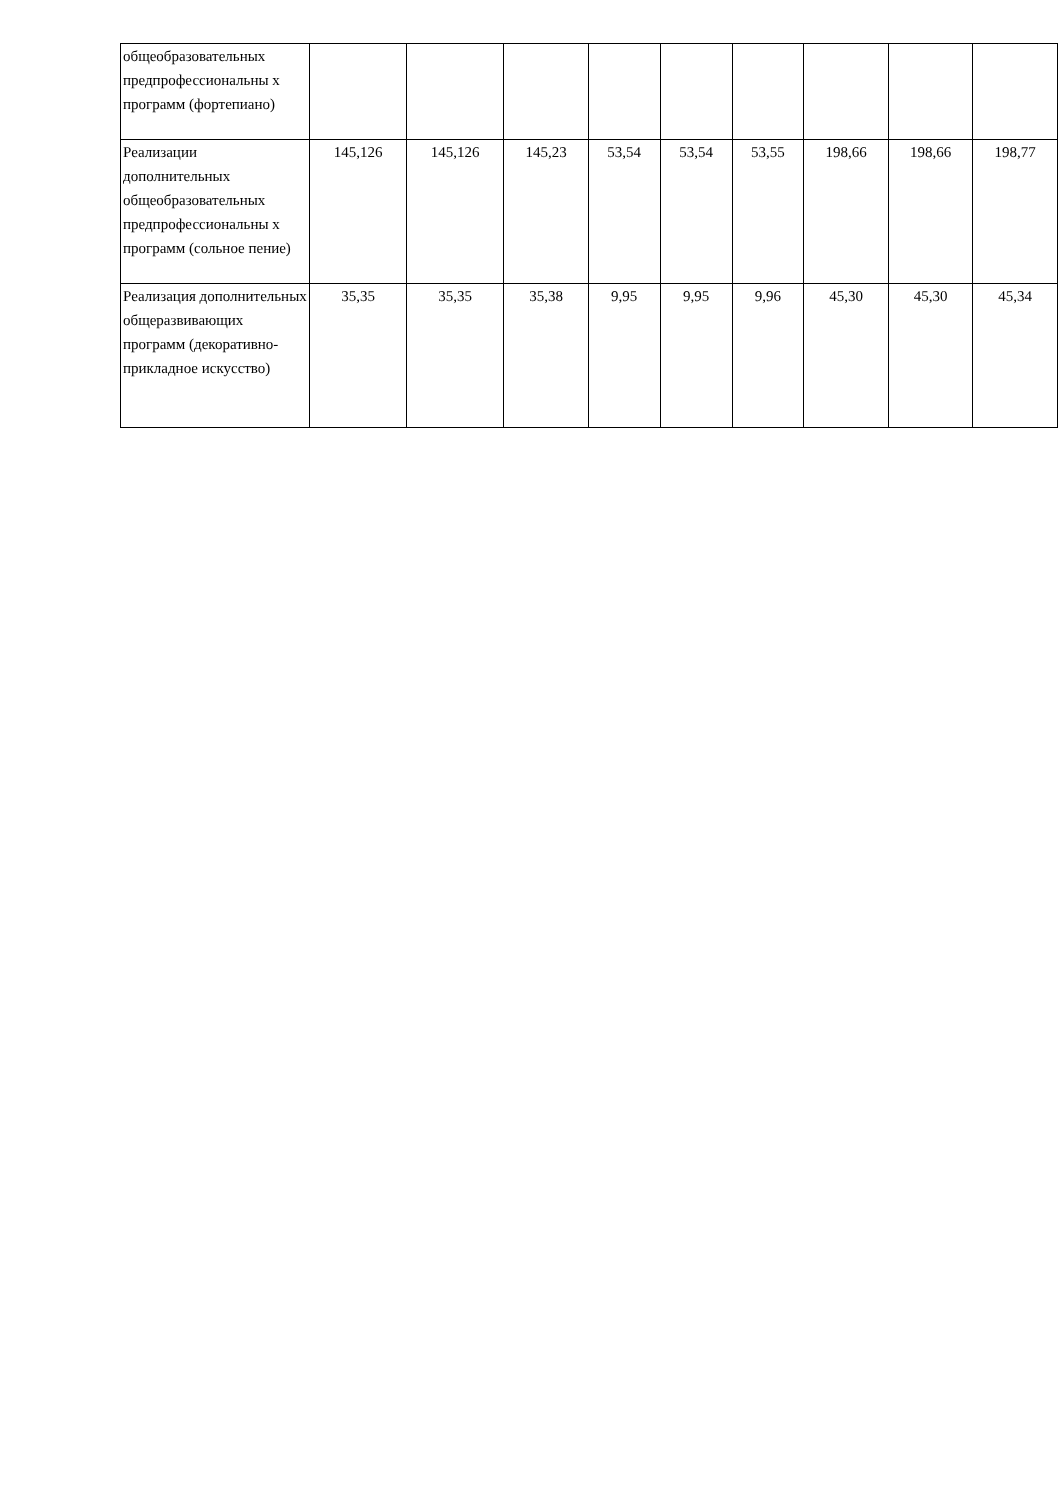| общеобразовательных предпрофессиональны х программ (фортепиано) | | | | | | | | | |
| Реализации дополнительных общеобразовательных предпрофессиональны х программ (сольное пение) | 145,126 | 145,126 | 145,23 | 53,54 | 53,54 | 53,55 | 198,66 | 198,66 | 198,77 |
| Реализация дополнительных общеразвивающих программ (декоративно-прикладное искусство) | 35,35 | 35,35 | 35,38 | 9,95 | 9,95 | 9,96 | 45,30 | 45,30 | 45,34 |